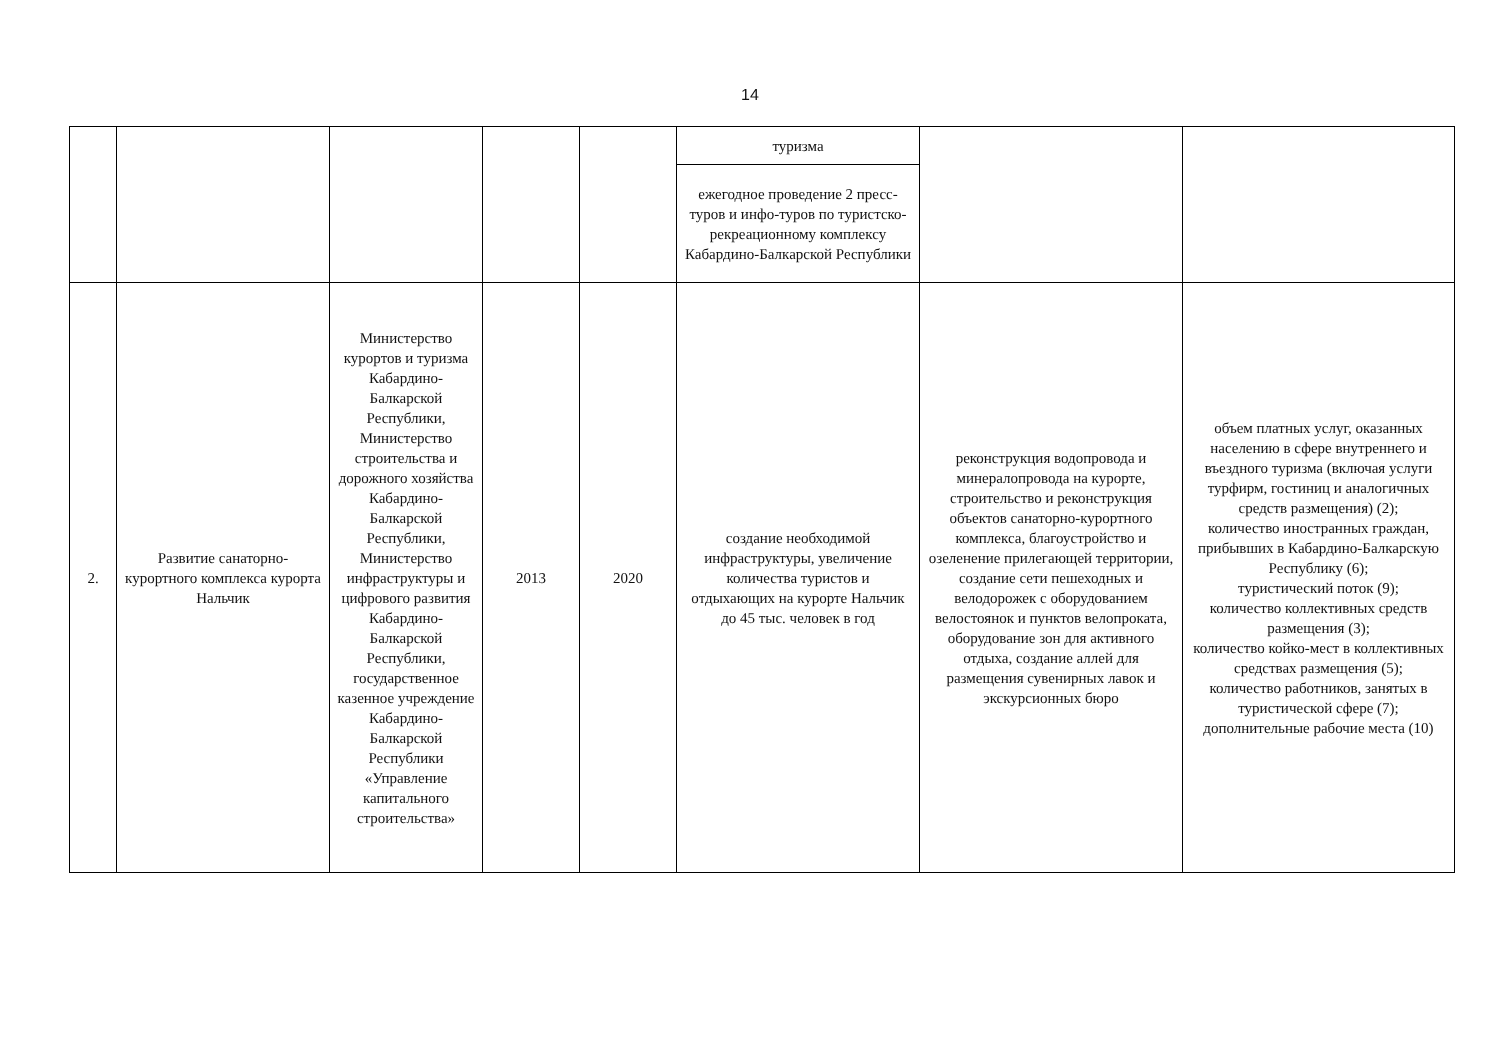14
| | | | | | туризма | | |
| | | | | | ежегодное проведение 2 пресс-туров и инфо-туров по туристско-рекреационному комплексу Кабардино-Балкарской Республики | | |
| 2. | Развитие санаторно-курортного комплекса курорта Нальчик | Министерство курортов и туризма Кабардино-Балкарской Республики, Министерство строительства и дорожного хозяйства Кабардино-Балкарской Республики, Министерство инфраструктуры и цифрового развития Кабардино-Балкарской Республики, государственное казенное учреждение Кабардино-Балкарской Республики «Управление капитального строительства» | 2013 | 2020 | создание необходимой инфраструктуры, увеличение количества туристов и отдыхающих на курорте Нальчик до 45 тыс. человек в год | реконструкция водопровода и минералопровода на курорте, строительство и реконструкция объектов санаторно-курортного комплекса, благоустройство и озеленение прилегающей территории, создание сети пешеходных и велодорожек с оборудованием велостоянок и пунктов велопроката, оборудование зон для активного отдыха, создание аллей для размещения сувенирных лавок и экскурсионных бюро | объем платных услуг, оказанных населению в сфере внутреннего и въездного туризма (включая услуги турфирм, гостиниц и аналогичных средств размещения) (2); количество иностранных граждан, прибывших в Кабардино-Балкарскую Республику (6); туристический поток (9); количество коллективных средств размещения (3); количество койко-мест в коллективных средствах размещения (5); количество работников, занятых в туристической сфере (7); дополнительные рабочие места (10) |